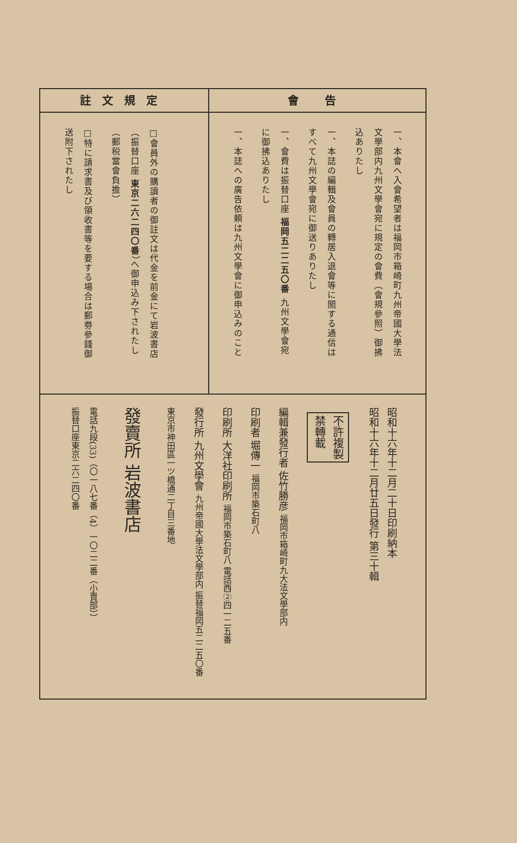會 告
一、本會へ入會希望者は福岡市箱崎町九州帝國大學法文學部内九州文學會宛に規定の會費（會規參照）御拂込ありたし
一、本誌の編輯及會員の轉居入退會等に關する通信はすべて九州文學會宛に御送りありたし
一、會費は振替口座 福岡五二二五〇番 九州文學會宛に御拂込ありたし
一、本誌への廣告依頼は九州文學會に御申込みのこと
註文規定
□會員外の購讀者の御註文は代金を前金にて岩波書店（振替口座 東京二六二四〇番）へ御申込み下されたし（郵税當會負擔）
□特に請求書及び領收書等を要する場合は郵劵參錢御送附下されたし
昭和十六年十二月二十日印刷納本
昭和十六年十二月廿五日發行 第三十輯
不許複製
禁轉載
編輯兼發行者 佐竹勝彦 福岡市箱崎町九大法文學部内
印刷者 堀傳一 福岡市築石町八
印刷所 大洋社印刷所 福岡市築石町八 電話西②四一二五番
發行所 九州文學會 九州帝國大學法文學部内 振替福岡五二二五〇番
東京市神田區一ツ橋通二丁目三番地
發賣所 岩波書店
電話九段(33)（〇一八七番（4）一〇二二番（小賣部））
振替口座東京二六二四〇番